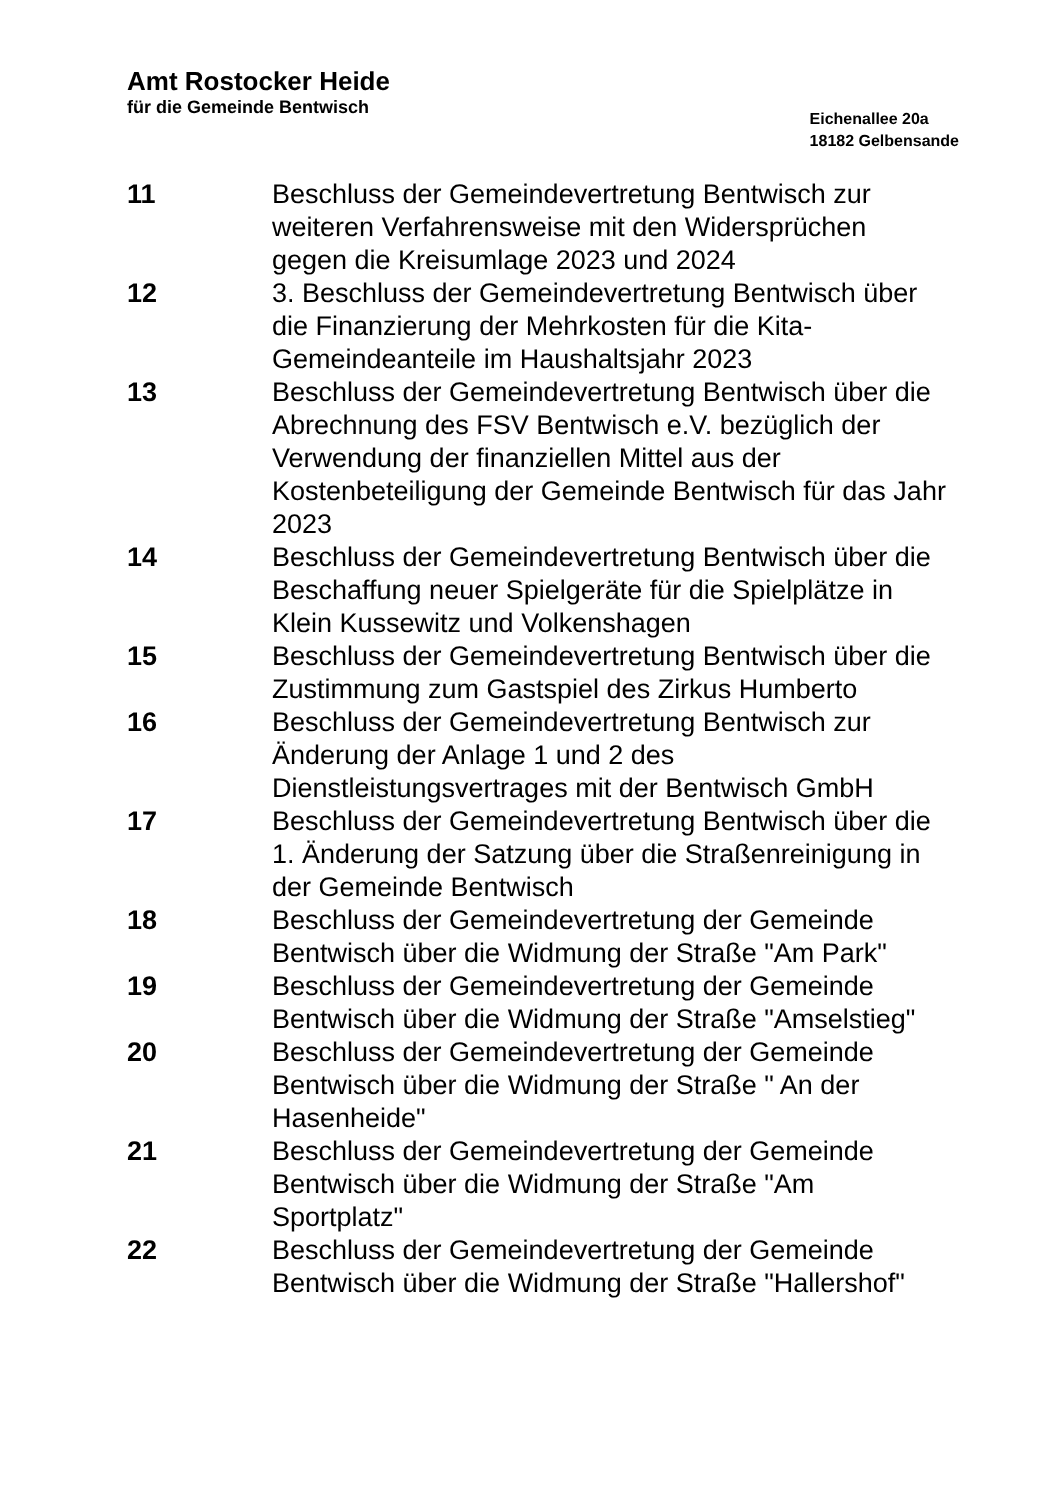Amt Rostocker Heide
für die Gemeinde Bentwisch
Eichenallee 20a
18182 Gelbensande
| 11 | Beschluss der Gemeindevertretung Bentwisch zur weiteren Verfahrensweise mit den Widersprüchen gegen die Kreisumlage 2023 und 2024 |
| 12 | 3. Beschluss der Gemeindevertretung Bentwisch über die Finanzierung der Mehrkosten für die Kita-Gemeindeanteile im Haushaltsjahr 2023 |
| 13 | Beschluss der Gemeindevertretung Bentwisch über die Abrechnung des FSV Bentwisch e.V. bezüglich der Verwendung der finanziellen Mittel aus der Kostenbeteiligung der Gemeinde Bentwisch für das Jahr 2023 |
| 14 | Beschluss der Gemeindevertretung Bentwisch über die Beschaffung neuer Spielgeräte für die Spielplätze in Klein Kussewitz und Volkenshagen |
| 15 | Beschluss der Gemeindevertretung Bentwisch über die Zustimmung zum Gastspiel des Zirkus Humberto |
| 16 | Beschluss der Gemeindevertretung Bentwisch zur Änderung der Anlage 1 und 2 des Dienstleistungsvertrages mit der Bentwisch GmbH |
| 17 | Beschluss der Gemeindevertretung Bentwisch über die 1. Änderung der Satzung über die Straßenreinigung in der Gemeinde Bentwisch |
| 18 | Beschluss der Gemeindevertretung der Gemeinde Bentwisch über die Widmung der Straße "Am Park" |
| 19 | Beschluss der Gemeindevertretung der Gemeinde Bentwisch über die Widmung der Straße "Amselstieg" |
| 20 | Beschluss der Gemeindevertretung der Gemeinde Bentwisch über die Widmung der Straße " An der Hasenheide" |
| 21 | Beschluss der Gemeindevertretung der Gemeinde Bentwisch über die Widmung der Straße "Am Sportplatz" |
| 22 | Beschluss der Gemeindevertretung der Gemeinde Bentwisch über die Widmung der Straße "Hallershof" |